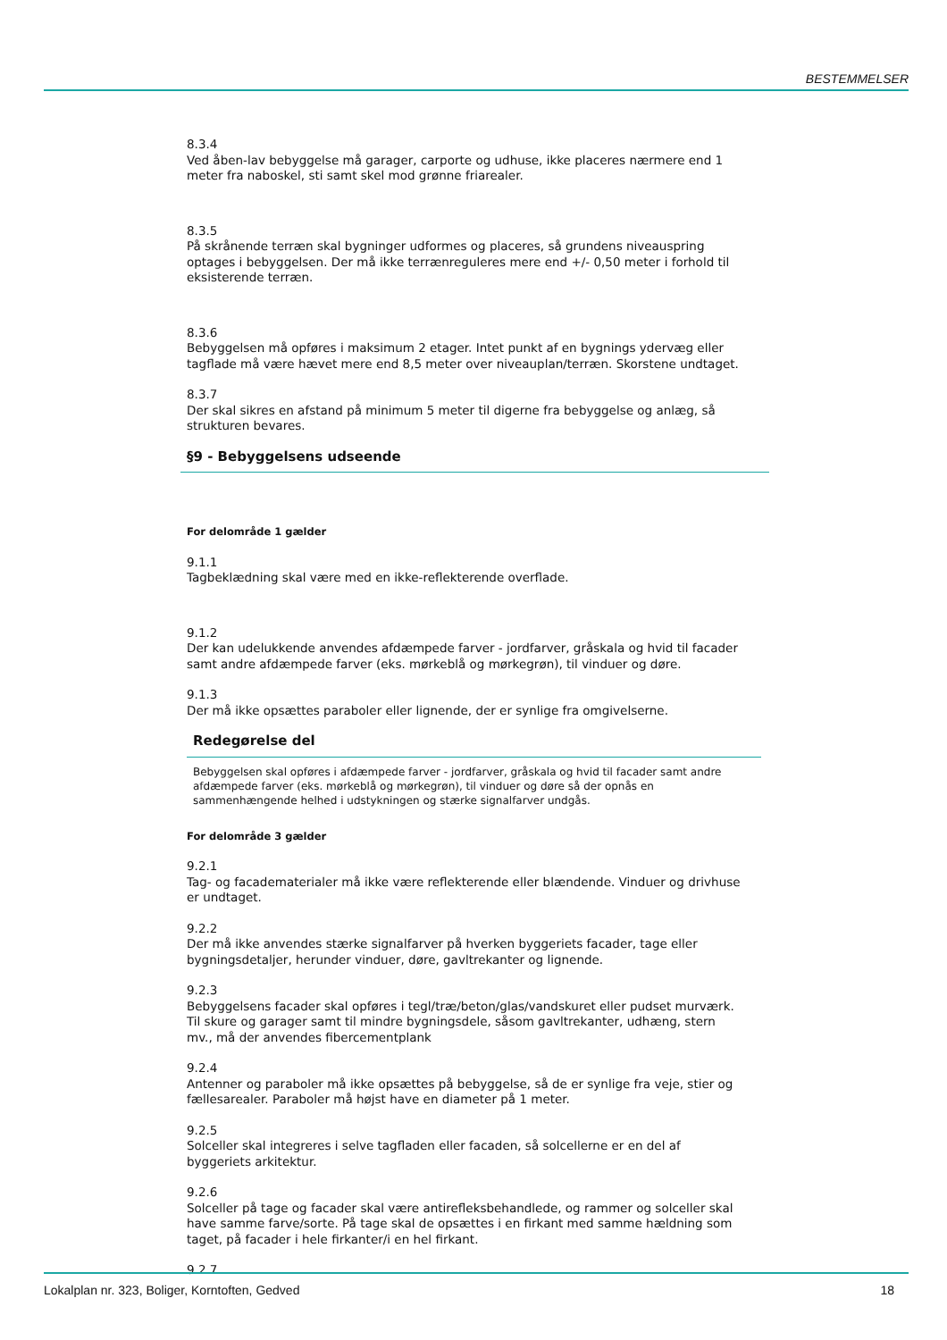BESTEMMELSER
8.3.4
Ved åben-lav bebyggelse må garager, carporte og udhuse, ikke placeres nærmere end 1 meter fra naboskel, sti samt skel mod grønne friarealer.
8.3.5
På skrånende terræn skal bygninger udformes og placeres, så grundens niveauspring optages i bebyggelsen. Der må ikke terrænreguleres mere end +/- 0,50 meter i forhold til eksisterende terræn.
8.3.6
Bebyggelsen må opføres i maksimum 2 etager. Intet punkt af en bygnings ydervæg eller tagflade må være hævet mere end 8,5 meter over niveauplan/terræn. Skorstene undtaget.
8.3.7
Der skal sikres en afstand på minimum 5 meter til digerne fra bebyggelse og anlæg, så strukturen bevares.
§9 - Bebyggelsens udseende
For delområde 1 gælder
9.1.1
Tagbeklædning skal være med en ikke-reflekterende overflade.
9.1.2
Der kan udelukkende anvendes afdæmpede farver - jordfarver, gråskala og hvid til facader samt andre afdæmpede farver (eks. mørkeblå og mørkegrøn), til vinduer og døre.
9.1.3
Der må ikke opsættes paraboler eller lignende, der er synlige fra omgivelserne.
Redegørelse del
Bebyggelsen skal opføres i afdæmpede farver - jordfarver, gråskala og hvid til facader samt andre afdæmpede farver (eks. mørkeblå og mørkegrøn), til vinduer og døre så der opnås en sammenhængende helhed i udstykningen og stærke signalfarver undgås.
For delområde 3 gælder
9.2.1
Tag- og facadematerialer må ikke være reflekterende eller blændende. Vinduer og drivhuse er undtaget.
9.2.2
Der må ikke anvendes stærke signalfarver på hverken byggeriets facader, tage eller bygningsdetaljer, herunder vinduer, døre, gavltrekanter og lignende.
9.2.3
Bebyggelsens facader skal opføres i tegl/træ/beton/glas/vandskuret eller pudset murværk. Til skure og garager samt til mindre bygningsdele, såsom gavltrekanter, udhæng, stern mv., må der anvendes fibercementplank
9.2.4
Antenner og paraboler må ikke opsættes på bebyggelse, så de er synlige fra veje, stier og fællesarealer. Paraboler må højst have en diameter på 1 meter.
9.2.5
Solceller skal integreres i selve tagfladen eller facaden, så solcellerne er en del af byggeriets arkitektur.
9.2.6
Solceller på tage og facader skal være antirefleksbehandlede, og rammer og solceller skal have samme farve/sorte. På tage skal de opsættes i en firkant med samme hældning som taget, på facader i hele firkanter/i en hel firkant.
9.2.7
Lokalplan nr. 323, Boliger, Korntoften, Gedved 18